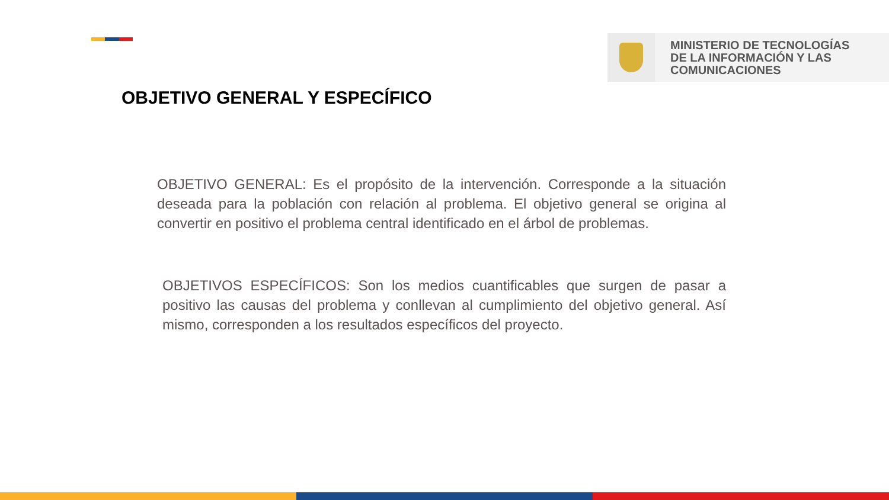MINISTERIO DE TECNOLOGÍAS
DE LA INFORMACIÓN Y LAS
COMUNICACIONES
OBJETIVO GENERAL Y ESPECÍFICO
OBJETIVO GENERAL: Es el propósito de la intervención. Corresponde a la situación deseada para la población con relación al problema. El objetivo general se origina al convertir en positivo el problema central identificado en el árbol de problemas.
OBJETIVOS ESPECÍFICOS: Son los medios cuantificables que surgen de pasar a positivo las causas del problema y conllevan al cumplimiento del objetivo general. Así mismo, corresponden a los resultados específicos del proyecto.